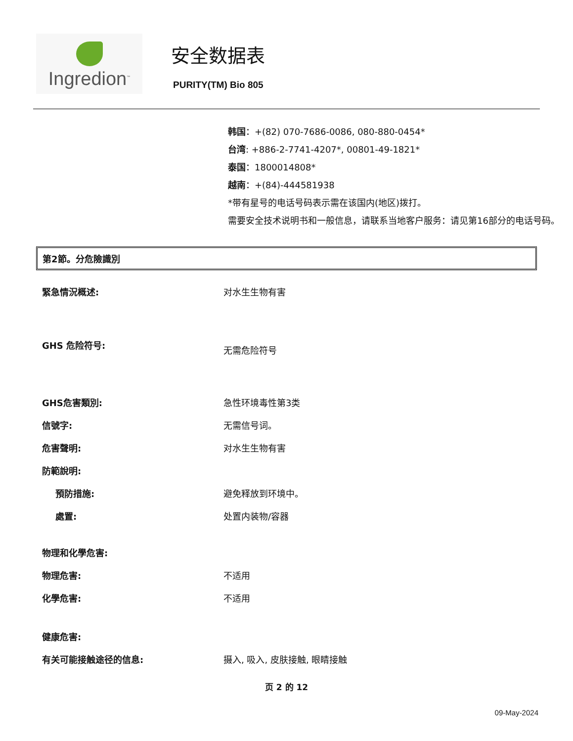Ingredion<sup>™</sup>
安全数据表
PURITY(TM) Bio 805
韩国：+(82) 070-7686-0086, 080-880-0454*
台湾: +886-2-7741-4207*, 00801-49-1821*
泰国：1800014808*
越南：+(84)-444581938
*带有星号的电话号码表示需在该国内(地区)拨打。
需要安全技术说明书和一般信息，请联系当地客户服务：请见第16部分的电话号码。
第2節。分危險識別
緊急情況概述: 对水生生物有害
GHS 危险符号:
无需危险符号
GHS危害類別: 急性环境毒性第3类
信號字: 无需信号词。
危害聲明: 对水生生物有害
防範說明:
預防措施: 避免释放到环境中。
處置: 处置内装物/容器
物理和化學危害:
物理危害: 不适用
化學危害: 不适用
健康危害:
有关可能接触途径的信息: 摄入, 吸入, 皮肤接触, 眼睛接触
页 2 的 12
09-May-2024